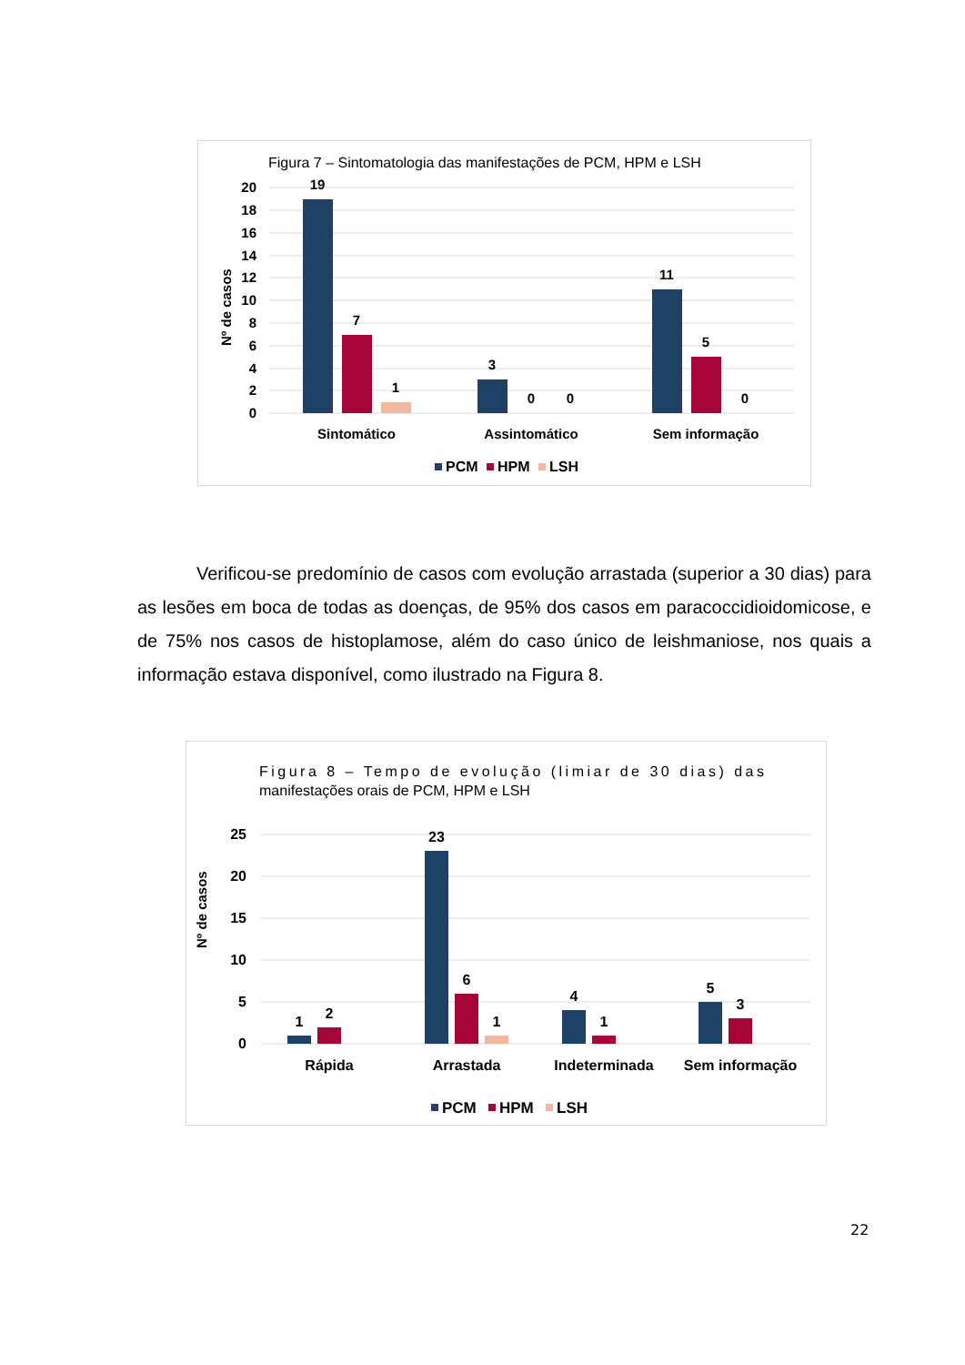Figura 7 – Sintomatologia das manifestações de PCM, HPM e LSH
20
18
16
14
12
10
8
6
4
2
0
Nº de casos
19
7
1
3
0
0
11
5
0
Sintomático
Assintomático
Sem informação
PCM
HPM
LSH
Verificou-se predomínio de casos com evolução arrastada (superior a 30 dias) para as lesões em boca de todas as doenças, de 95% dos casos em paracoccidioidomicose, e de 75% nos casos de histoplamose, além do caso único de leishmaniose, nos quais a informação estava disponível, como ilustrado na Figura 8.
Figura 8 – Tempo de evolução (limiar de 30 dias) das
manifestações orais de PCM, HPM e LSH
25
20
15
10
5
0
Nº de casos
1
2
23
6
1
4
1
5
3
Rápida
Arrastada
Indeterminada
Sem informação
PCM
HPM
LSH
22